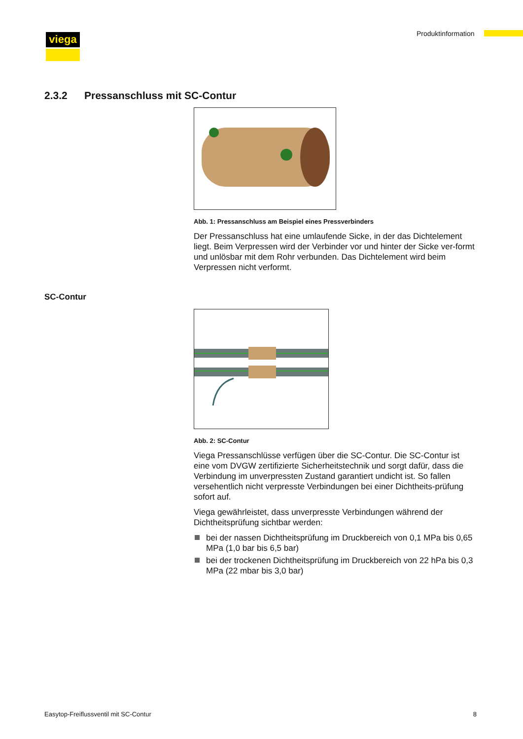viega Produktinformation
2.3.2 Pressanschluss mit SC-Contur
Abb. 1: Pressanschluss am Beispiel eines Pressverbinders
Der Pressanschluss hat eine umlaufende Sicke, in der das Dichtelement liegt. Beim Verpressen wird der Verbinder vor und hinter der Sicke ver-formt und unlösbar mit dem Rohr verbunden. Das Dichtelement wird beim Verpressen nicht verformt.
SC-Contur
Abb. 2: SC-Contur
Viega Pressanschlüsse verfügen über die SC-Contur. Die SC-Contur ist eine vom DVGW zertifizierte Sicherheitstechnik und sorgt dafür, dass die Verbindung im unverpressten Zustand garantiert undicht ist. So fallen versehentlich nicht verpresste Verbindungen bei einer Dichtheits-prüfung sofort auf.
Viega gewährleistet, dass unverpresste Verbindungen während der Dichtheitsprüfung sichtbar werden:
bei der nassen Dichtheitsprüfung im Druckbereich von 0,1 MPa bis 0,65 MPa (1,0 bar bis 6,5 bar)
bei der trockenen Dichtheitsprüfung im Druckbereich von 22 hPa bis 0,3 MPa (22 mbar bis 3,0 bar)
Easytop-Freiflussventil mit SC-Contur 8